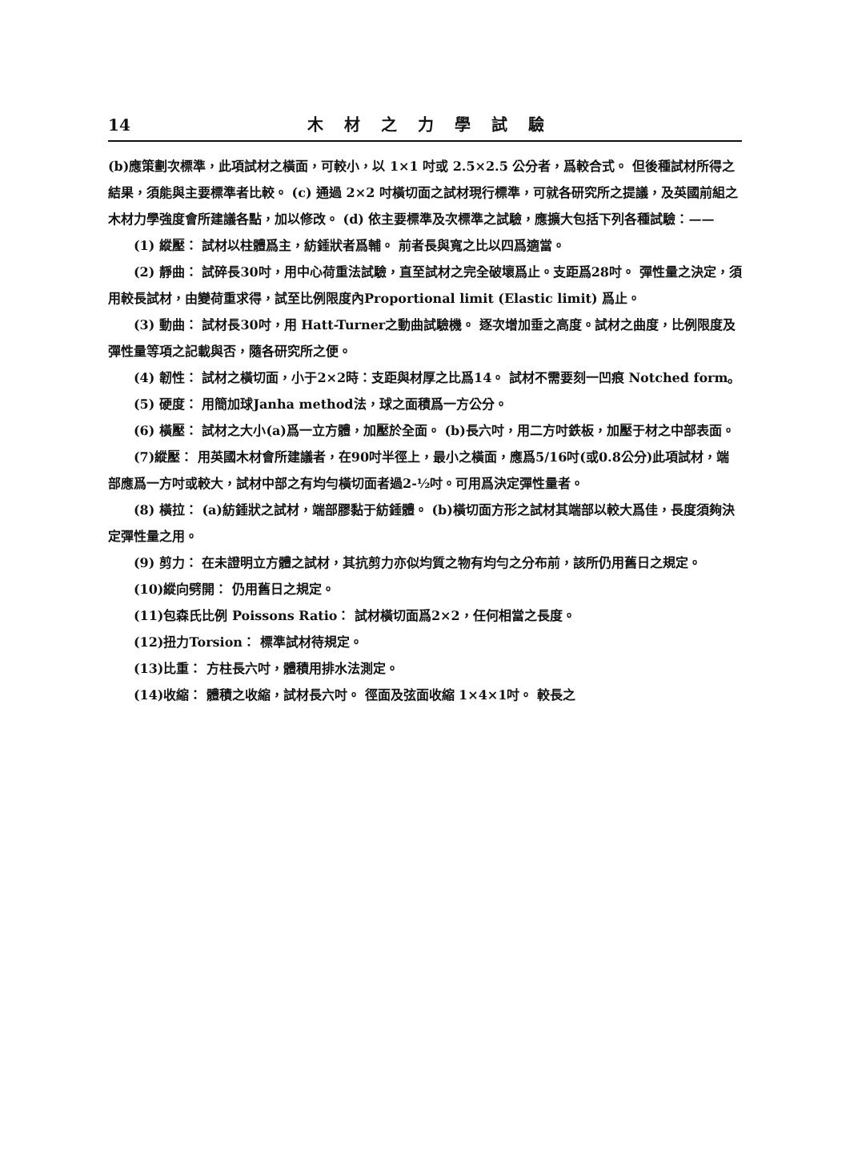14 木材之力學試驗
(b)應策劃次標準，此項試材之橫面，可較小，以 1×1 吋或 2.5×2.5 公分者，爲較合式。 但後種試材所得之結果，須能與主要標準者比較。 (c) 通過 2×2 吋橫切面之試材現行標準，可就各研究所之提議，及英國前組之木材力學強度會所建議各點，加以修改。 (d) 依主要標準及次標準之試驗，應擴大包括下列各種試驗：——
(1) 縱壓： 試材以柱體爲主，紡錘狀者爲輔。 前者長與寬之比以四爲適當。
(2) 靜曲： 試碎長30吋，用中心荷重法試驗，直至試材之完全破壞爲止。支距爲28吋。 彈性量之決定，須用較長試材，由變荷重求得，試至比例限度內Proportional limit (Elastic limit) 爲止。
(3) 動曲： 試材長30吋，用 Hatt-Turner之動曲試驗機。 逐次增加垂之高度。試材之曲度，比例限度及彈性量等項之記載與否，隨各研究所之便。
(4) 韌性： 試材之橫切面，小于2×2時：支距與材厚之比爲14。 試材不需要刻一凹痕 Notched form。
(5) 硬度： 用簡加球Janha method法，球之面積爲一方公分。
(6) 橫壓： 試材之大小(a)爲一立方體，加壓於全面。 (b)長六吋，用二方吋鉄板，加壓于材之中部表面。
(7)縱壓： 用英國木材會所建議者，在90吋半徑上，最小之橫面，應爲5/16吋(或0.8公分)此項試材，端部應爲一方吋或較大，試材中部之有均勻橫切面者過2-½吋。可用爲決定彈性量者。
(8) 橫拉： (a)紡錘狀之試材，端部膠黏于紡錘體。 (b)橫切面方形之試材其端部以較大爲佳，長度須夠決定彈性量之用。
(9) 剪力： 在未證明立方體之試材，其抗剪力亦似均質之物有均勻之分布前，該所仍用舊日之規定。
(10)縱向劈開： 仍用舊日之規定。
(11)包森氏比例 Poissons Ratio： 試材橫切面爲2×2，任何相當之長度。
(12)扭力Torsion： 標準試材待規定。
(13)比重： 方柱長六吋，體積用排水法測定。
(14)收縮： 體積之收縮，試材長六吋。 徑面及弦面收縮 1×4×1吋。 較長之